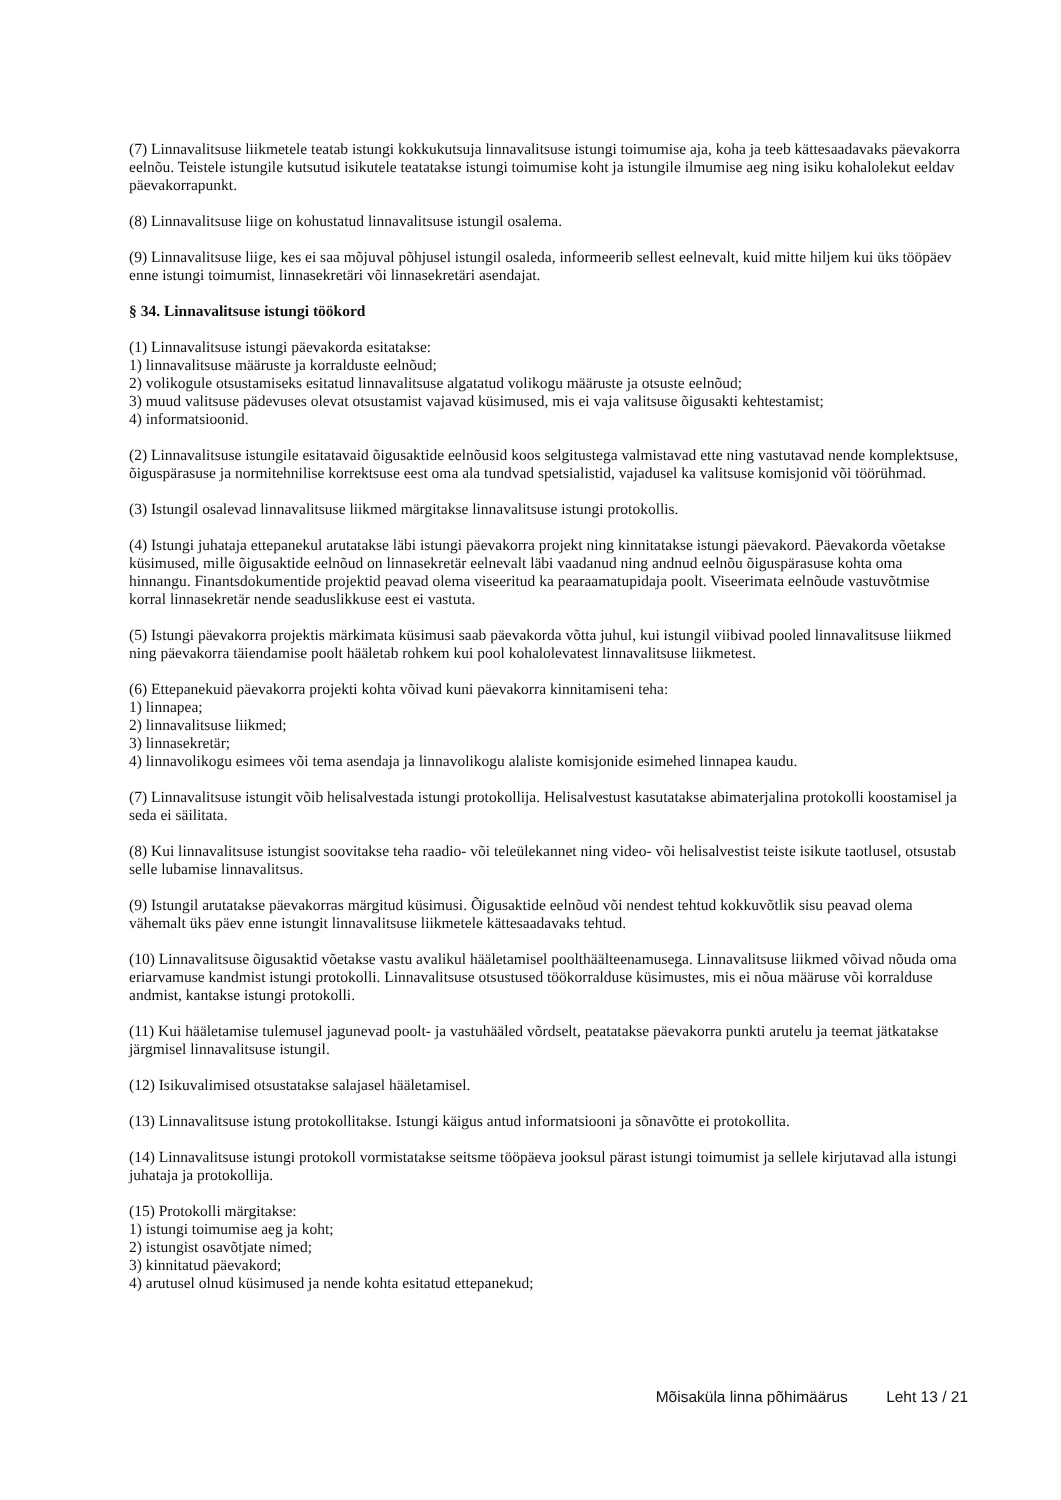(7) Linnavalitsuse liikmetele teatab istungi kokkukutsuja linnavalitsuse istungi toimumise aja, koha ja teeb kättesaadavaks päevakorra eelnõu. Teistele istungile kutsutud isikutele teatatakse istungi toimumise koht ja istungile ilmumise aeg ning isiku kohalolekut eeldav päevakorrapunkt.
(8) Linnavalitsuse liige on kohustatud linnavalitsuse istungil osalema.
(9) Linnavalitsuse liige, kes ei saa mõjuval põhjusel istungil osaleda, informeerib sellest eelnevalt, kuid mitte hiljem kui üks tööpäev enne istungi toimumist, linnasekretäri või linnasekretäri asendajat.
§ 34. Linnavalitsuse istungi töökord
(1) Linnavalitsuse istungi päevakorda esitatakse:
1) linnavalitsuse määruste ja korralduste eelnõud;
2) volikogule otsustamiseks esitatud linnavalitsuse algatatud volikogu määruste ja otsuste eelnõud;
3) muud valitsuse pädevuses olevat otsustamist vajavad küsimused, mis ei vaja valitsuse õigusakti kehtestamist;
4) informatsioonid.
(2) Linnavalitsuse istungile esitatavaid õigusaktide eelnõusid koos selgitustega valmistavad ette ning vastutavad nende komplektsuse, õiguspärasuse ja normitehnilise korrektsuse eest oma ala tundvad spetsialistid, vajadusel ka valitsuse komisjonid või töörühmad.
(3) Istungil osalevad linnavalitsuse liikmed märgitakse linnavalitsuse istungi protokollis.
(4) Istungi juhataja ettepanekul arutatakse läbi istungi päevakorra projekt ning kinnitatakse istungi päevakord. Päevakorda võetakse küsimused, mille õigusaktide eelnõud on linnasekretär eelnevalt läbi vaadanud ning andnud eelnõu õiguspärasuse kohta oma hinnangu. Finantsdokumentide projektid peavad olema viseeritud ka pearaamatupidaja poolt. Viseerimata eelnõude vastuvõtmise korral linnasekretär nende seaduslikkuse eest ei vastuta.
(5) Istungi päevakorra projektis märkimata küsimusi saab päevakorda võtta juhul, kui istungil viibivad pooled linnavalitsuse liikmed ning päevakorra täiendamise poolt hääletab rohkem kui pool kohalolevatest linnavalitsuse liikmetest.
(6) Ettepanekuid päevakorra projekti kohta võivad kuni päevakorra kinnitamiseni teha:
1) linnapea;
2) linnavalitsuse liikmed;
3) linnasekretär;
4) linnavolikogu esimees või tema asendaja ja linnavolikogu alaliste komisjonide esimehed linnapea kaudu.
(7) Linnavalitsuse istungit võib helisalvestada istungi protokollija. Helisalvestust kasutatakse abimaterjalina protokolli koostamisel ja seda ei säilitata.
(8) Kui linnavalitsuse istungist soovitakse teha raadio- või teleülekannet ning video- või helisalvestist teiste isikute taotlusel, otsustab selle lubamise linnavalitsus.
(9) Istungil arutatakse päevakorras märgitud küsimusi. Õigusaktide eelnõud või nendest tehtud kokkuvõtlik sisu peavad olema vähemalt üks päev enne istungit linnavalitsuse liikmetele kättesaadavaks tehtud.
(10) Linnavalitsuse õigusaktid võetakse vastu avalikul hääletamisel poolthäälteenamusega. Linnavalitsuse liikmed võivad nõuda oma eriarvamuse kandmist istungi protokolli. Linnavalitsuse otsustused töökorralduse küsimustes, mis ei nõua määruse või korralduse andmist, kantakse istungi protokolli.
(11) Kui hääletamise tulemusel jagunevad poolt- ja vastuhääled võrdselt, peatatakse päevakorra punkti arutelu ja teemat jätkatakse järgmisel linnavalitsuse istungil.
(12) Isikuvalimised otsustatakse salajasel hääletamisel.
(13) Linnavalitsuse istung protokollitakse. Istungi käigus antud informatsiooni ja sõnavõtte ei protokollita.
(14) Linnavalitsuse istungi protokoll vormistatakse seitsme tööpäeva jooksul pärast istungi toimumist ja sellele kirjutavad alla istungi juhataja ja protokollija.
(15) Protokolli märgitakse:
1) istungi toimumise aeg ja koht;
2) istungist osavõtjate nimed;
3) kinnitatud päevakord;
4) arutusel olnud küsimused ja nende kohta esitatud ettepanekud;
Mõisaküla linna põhimäärus Leht 13 / 21